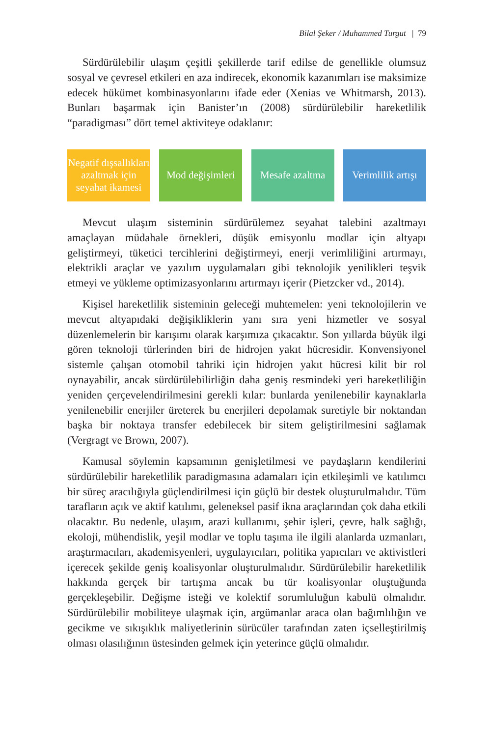Bilal Şeker / Muhammed Turgut | 79
Sürdürülebilir ulaşım çeşitli şekillerde tarif edilse de genellikle olumsuz sosyal ve çevresel etkileri en aza indirecek, ekonomik kazanımları ise maksimize edecek hükümet kombinasyonlarını ifade eder (Xenias ve Whitmarsh, 2013). Bunları başarmak için Banister’ın (2008) sürdürülebilir hareketlilik “paradigması” dört temel aktiviteye odaklanır:
Negatif dışsallıkları azaltmak için seyahat ikamesi
Mod değişimleri
Mesafe azaltma
Verimlilik artışı
Mevcut ulaşım sisteminin sürdürülemez seyahat talebini azaltmayı amaçlayan müdahale örnekleri, düşük emisyonlu modlar için altyapı geliştirmeyi, tüketici tercihlerini değiştirmeyi, enerji verimliliğini artırmayı, elektrikli araçlar ve yazılım uygulamaları gibi teknolojik yenilikleri teşvik etmeyi ve yükleme optimizasyonlarını artırmayı içerir (Pietzcker vd., 2014).
Kişisel hareketlilik sisteminin geleceği muhtemelen: yeni teknolojilerin ve mevcut altyapıdaki değişikliklerin yanı sıra yeni hizmetler ve sosyal düzenlemelerin bir karışımı olarak karşımıza çıkacaktır. Son yıllarda büyük ilgi gören teknoloji türlerinden biri de hidrojen yakıt hücresidir. Konvensiyonel sistemle çalışan otomobil tahriki için hidrojen yakıt hücresi kilit bir rol oynayabilir, ancak sürdürülebilirliğin daha geniş resmindeki yeri hareketliliğin yeniden çerçevelendirilmesini gerekli kılar: bunlarda yenilenebilir kaynaklarla yenilenebilir enerjiler üreterek bu enerjileri depolamak suretiyle bir noktandan başka bir noktaya transfer edebilecek bir sitem geliştirilmesini sağlamak (Vergragt ve Brown, 2007).
Kamusal söylemin kapsamının genişletilmesi ve paydaşların kendilerini sürdürülebilir hareketlilik paradigmasına adamaları için etkileşimli ve katılımcı bir süreç aracılığıyla güçlendirilmesi için güçlü bir destek oluşturulmalıdır. Tüm tarafların açık ve aktif katılımı, geleneksel pasif ikna araçlarından çok daha etkili olacaktır. Bu nedenle, ulaşım, arazi kullanımı, şehir işleri, çevre, halk sağlığı, ekoloji, mühendislik, yeşil modlar ve toplu taşıma ile ilgili alanlarda uzmanları, araştırmacıları, akademisyenleri, uygulayıcıları, politika yapıcıları ve aktivistleri içerecek şekilde geniş koalisyonlar oluşturulmalıdır. Sürdürülebilir hareketlilik hakkında gerçek bir tartışma ancak bu tür koalisyonlar oluştuğunda gerçekleşebilir. Değişme isteği ve kolektif sorumluluğun kabulü olmalıdır. Sürdürülebilir mobiliteye ulaşmak için, argümanlar araca olan bağımlılığın ve gecikme ve sıkışıklık maliyetlerinin sürücüler tarafından zaten içselleştirilmiş olması olasılığının üstesinden gelmek için yeterince güçlü olmalıdır.